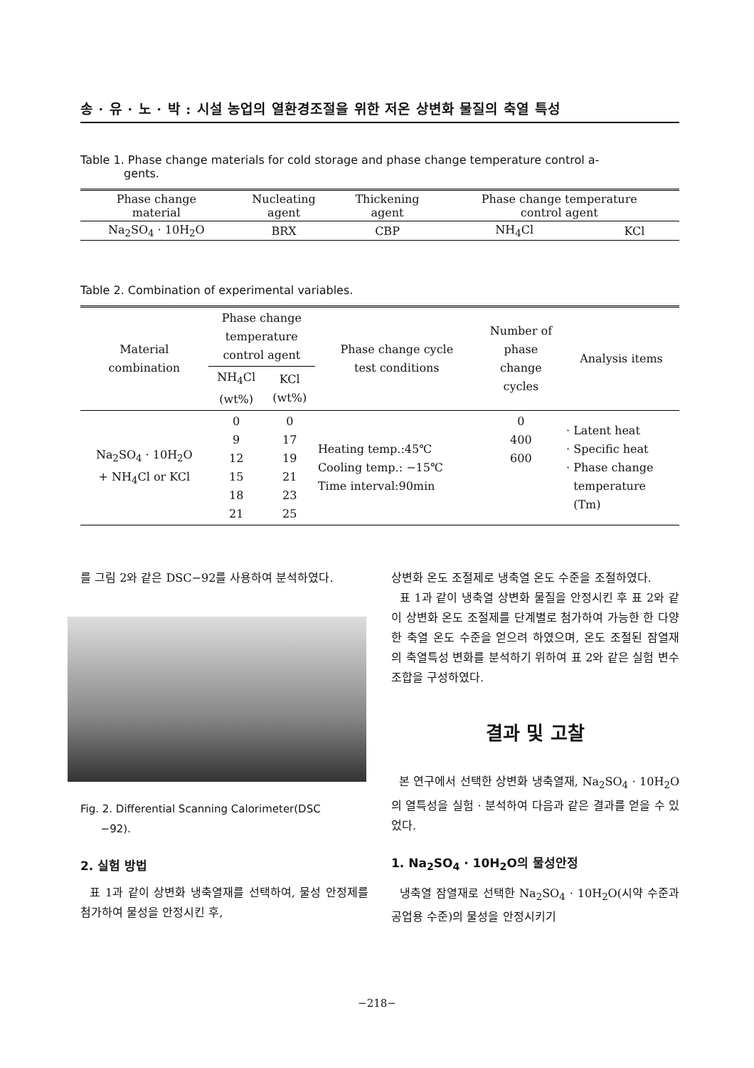송 · 유 · 노 · 박 : 시설 농업의 열환경조절을 위한 저온 상변화 물질의 축열 특성
Table 1. Phase change materials for cold storage and phase change temperature control a-
gents.
| Phase change material | Nucleating agent | Thickening agent | Phase change temperature control agent | |
| --- | --- | --- | --- | --- |
| Na<sub>2</sub>SO<sub>4</sub> · 10H<sub>2</sub>O | BRX | CBP | NH<sub>4</sub>Cl | KCl |
Table 2. Combination of experimental variables.
| Material combination | Phase change temperature control agent | | Phase change cycle test conditions | Number of phase change cycles | Analysis items |
| --- | --- | --- | --- | --- | --- |
| | NH<sub>4</sub>Cl (wt%) | KCl (wt%) | | | |
| Na<sub>2</sub>SO<sub>4</sub> · 10H<sub>2</sub>O + NH<sub>4</sub>Cl or KCl | 0 9 12 15 18 21 | 0 17 19 21 23 25 | Heating temp.:45℃ Cooling temp.: −15℃ Time interval:90min | 0 400 600 | · Latent heat · Specific heat · Phase change temperature (Tm) |
를 그림 2와 같은 DSC−92를 사용하여 분석하였다.
Fig. 2. Differential Scanning Calorimeter(DSC
−92).
2. 실험 방법
표 1과 같이 상변화 냉축열재를 선택하여, 물성 안정제를 첨가하여 물성을 안정시킨 후,
상변화 온도 조절제로 냉축열 온도 수준을 조절하였다.
표 1과 같이 냉축열 상변화 물질을 안정시킨 후 표 2와 같이 상변화 온도 조절제를 단계별로 첨가하여 가능한 한 다양한 축열 온도 수준을 얻으려 하였으며, 온도 조절된 잠열재의 축열특성 변화를 분석하기 위하여 표 2와 같은 실험 변수 조합을 구성하였다.
결과 및 고찰
본 연구에서 선택한 상변화 냉축열재, Na<sub>2</sub>SO<sub>4</sub> · 10H<sub>2</sub>O의 열특성을 실험 · 분석하여 다음과 같은 결과를 얻을 수 있었다.
1. Na<sub>2</sub>SO<sub>4</sub> · 10H<sub>2</sub>O의 물성안정
냉축열 잠열재로 선택한 Na<sub>2</sub>SO<sub>4</sub> · 10H<sub>2</sub>O(시약 수준과 공업용 수준)의 물성을 안정시키기
−218−